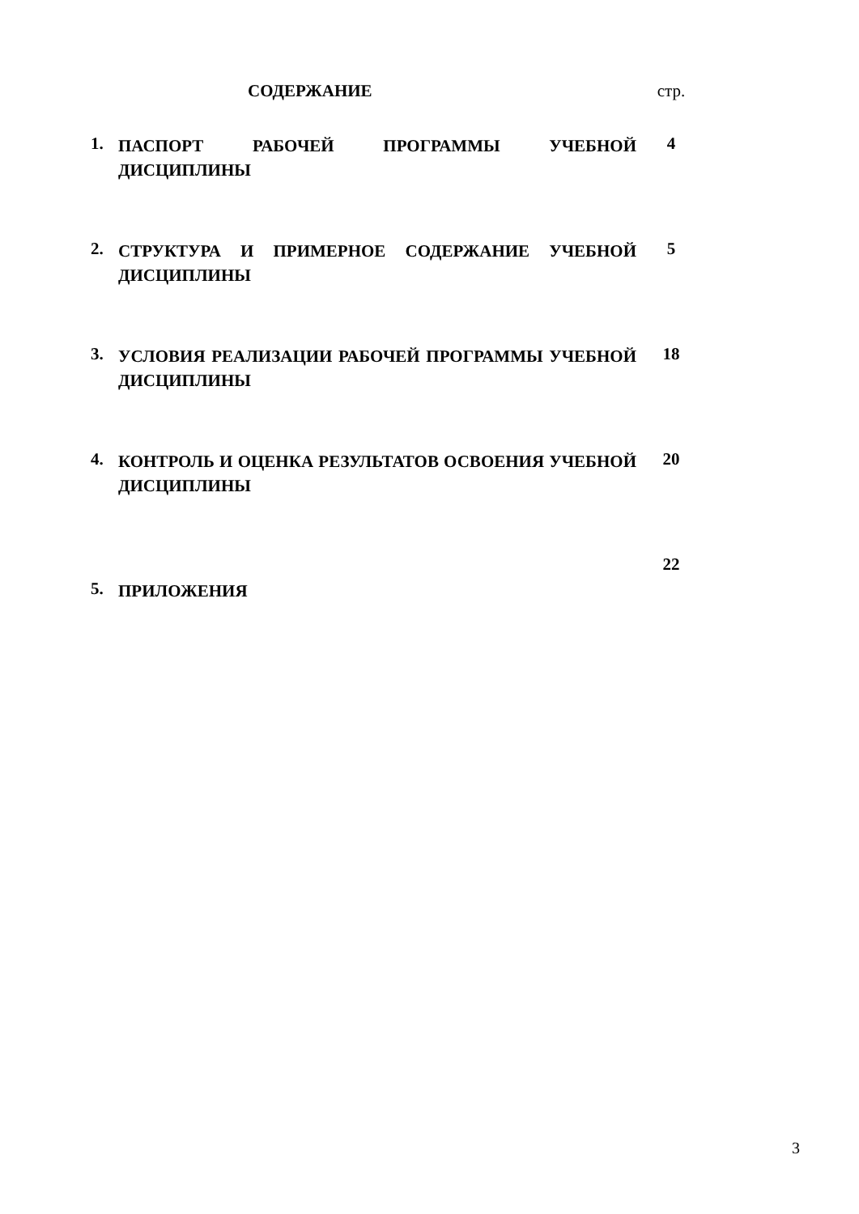| | СОДЕРЖАНИЕ | стр. |
| 1. | ПАСПОРТ РАБОЧЕЙ ПРОГРАММЫ УЧЕБНОЙ ДИСЦИПЛИНЫ | 4 |
| 2. | СТРУКТУРА И ПРИМЕРНОЕ СОДЕРЖАНИЕ УЧЕБНОЙ ДИСЦИПЛИНЫ | 5 |
| 3. | УСЛОВИЯ РЕАЛИЗАЦИИ РАБОЧЕЙ ПРОГРАММЫ УЧЕБНОЙ ДИСЦИПЛИНЫ | 18 |
| 4. | КОНТРОЛЬ И ОЦЕНКА РЕЗУЛЬТАТОВ ОСВОЕНИЯ УЧЕБНОЙ ДИСЦИПЛИНЫ | 20 |
| 5. | ПРИЛОЖЕНИЯ | 22 |
3